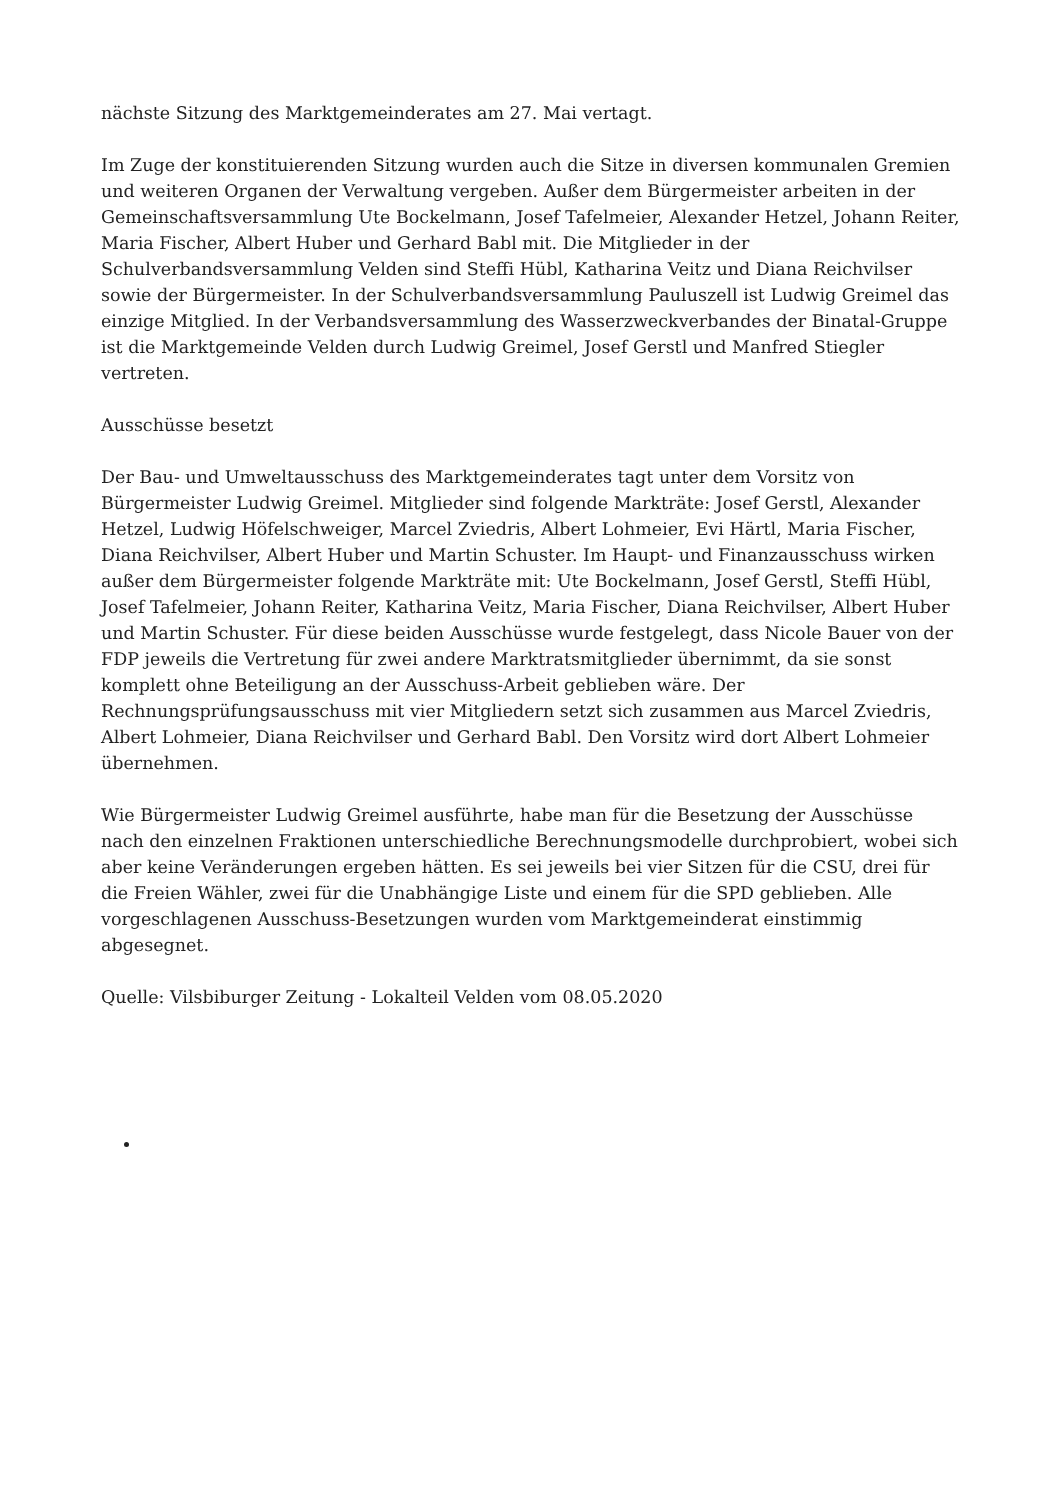nächste Sitzung des Marktgemeinderates am 27. Mai vertagt.
Im Zuge der konstituierenden Sitzung wurden auch die Sitze in diversen kommunalen Gremien und weiteren Organen der Verwaltung vergeben. Außer dem Bürgermeister arbeiten in der Gemeinschaftsversammlung Ute Bockelmann, Josef Tafelmeier, Alexander Hetzel, Johann Reiter, Maria Fischer, Albert Huber und Gerhard Babl mit. Die Mitglieder in der Schulverbandsversammlung Velden sind Steffi Hübl, Katharina Veitz und Diana Reichvilser sowie der Bürgermeister. In der Schulverbandsversammlung Pauluszell ist Ludwig Greimel das einzige Mitglied. In der Verbandsversammlung des Wasserzweckverbandes der Binatal-Gruppe ist die Marktgemeinde Velden durch Ludwig Greimel, Josef Gerstl und Manfred Stiegler vertreten.
Ausschüsse besetzt
Der Bau- und Umweltausschuss des Marktgemeinderates tagt unter dem Vorsitz von Bürgermeister Ludwig Greimel. Mitglieder sind folgende Markträte: Josef Gerstl, Alexander Hetzel, Ludwig Höfelschweiger, Marcel Zviedris, Albert Lohmeier, Evi Härtl, Maria Fischer, Diana Reichvilser, Albert Huber und Martin Schuster. Im Haupt- und Finanzausschuss wirken außer dem Bürgermeister folgende Markträte mit: Ute Bockelmann, Josef Gerstl, Steffi Hübl, Josef Tafelmeier, Johann Reiter, Katharina Veitz, Maria Fischer, Diana Reichvilser, Albert Huber und Martin Schuster. Für diese beiden Ausschüsse wurde festgelegt, dass Nicole Bauer von der FDP jeweils die Vertretung für zwei andere Marktratsmitglieder übernimmt, da sie sonst komplett ohne Beteiligung an der Ausschuss-Arbeit geblieben wäre. Der Rechnungsprüfungsausschuss mit vier Mitgliedern setzt sich zusammen aus Marcel Zviedris, Albert Lohmeier, Diana Reichvilser und Gerhard Babl. Den Vorsitz wird dort Albert Lohmeier übernehmen.
Wie Bürgermeister Ludwig Greimel ausführte, habe man für die Besetzung der Ausschüsse nach den einzelnen Fraktionen unterschiedliche Berechnungsmodelle durchprobiert, wobei sich aber keine Veränderungen ergeben hätten. Es sei jeweils bei vier Sitzen für die CSU, drei für die Freien Wähler, zwei für die Unabhängige Liste und einem für die SPD geblieben. Alle vorgeschlagenen Ausschuss-Besetzungen wurden vom Marktgemeinderat einstimmig abgesegnet.
Quelle: Vilsbiburger Zeitung - Lokalteil Velden vom 08.05.2020